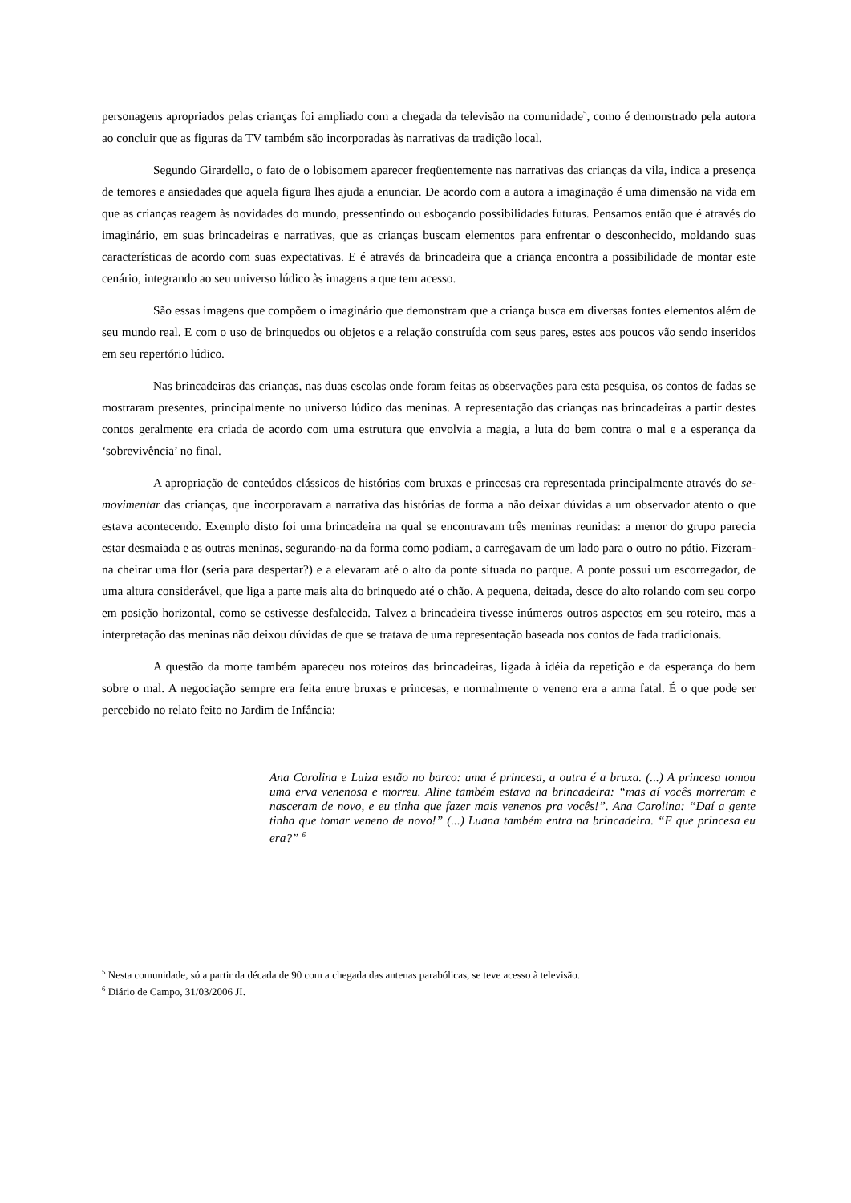personagens apropriados pelas crianças foi ampliado com a chegada da televisão na comunidade<sup>5</sup>, como é demonstrado pela autora ao concluir que as figuras da TV também são incorporadas às narrativas da tradição local.
Segundo Girardello, o fato de o lobisomem aparecer freqüentemente nas narrativas das crianças da vila, indica a presença de temores e ansiedades que aquela figura lhes ajuda a enunciar. De acordo com a autora a imaginação é uma dimensão na vida em que as crianças reagem às novidades do mundo, pressentindo ou esboçando possibilidades futuras. Pensamos então que é através do imaginário, em suas brincadeiras e narrativas, que as crianças buscam elementos para enfrentar o desconhecido, moldando suas características de acordo com suas expectativas. E é através da brincadeira que a criança encontra a possibilidade de montar este cenário, integrando ao seu universo lúdico às imagens a que tem acesso.
São essas imagens que compõem o imaginário que demonstram que a criança busca em diversas fontes elementos além de seu mundo real. E com o uso de brinquedos ou objetos e a relação construída com seus pares, estes aos poucos vão sendo inseridos em seu repertório lúdico.
Nas brincadeiras das crianças, nas duas escolas onde foram feitas as observações para esta pesquisa, os contos de fadas se mostraram presentes, principalmente no universo lúdico das meninas. A representação das crianças nas brincadeiras a partir destes contos geralmente era criada de acordo com uma estrutura que envolvia a magia, a luta do bem contra o mal e a esperança da ‘sobrevivência’ no final.
A apropriação de conteúdos clássicos de histórias com bruxas e princesas era representada principalmente através do se-movimentar das crianças, que incorporavam a narrativa das histórias de forma a não deixar dúvidas a um observador atento o que estava acontecendo. Exemplo disto foi uma brincadeira na qual se encontravam três meninas reunidas: a menor do grupo parecia estar desmaiada e as outras meninas, segurando-na da forma como podiam, a carregavam de um lado para o outro no pátio. Fizeram-na cheirar uma flor (seria para despertar?) e a elevaram até o alto da ponte situada no parque. A ponte possui um escorregador, de uma altura considerável, que liga a parte mais alta do brinquedo até o chão. A pequena, deitada, desce do alto rolando com seu corpo em posição horizontal, como se estivesse desfalecida. Talvez a brincadeira tivesse inúmeros outros aspectos em seu roteiro, mas a interpretação das meninas não deixou dúvidas de que se tratava de uma representação baseada nos contos de fada tradicionais.
A questão da morte também apareceu nos roteiros das brincadeiras, ligada à idéia da repetição e da esperança do bem sobre o mal. A negociação sempre era feita entre bruxas e princesas, e normalmente o veneno era a arma fatal. É o que pode ser percebido no relato feito no Jardim de Infância:
Ana Carolina e Luiza estão no barco: uma é princesa, a outra é a bruxa. (...) A princesa tomou uma erva venenosa e morreu. Aline também estava na brincadeira: “mas aí vocês morreram e nasceram de novo, e eu tinha que fazer mais venenos pra vocês!”. Ana Carolina: “Daí a gente tinha que tomar veneno de novo!” (...) Luana também entra na brincadeira. “E que princesa eu era?” <sup>6</sup>
<sup>5</sup> Nesta comunidade, só a partir da década de 90 com a chegada das antenas parabólicas, se teve acesso à televisão.
<sup>6</sup> Diário de Campo, 31/03/2006 JI.